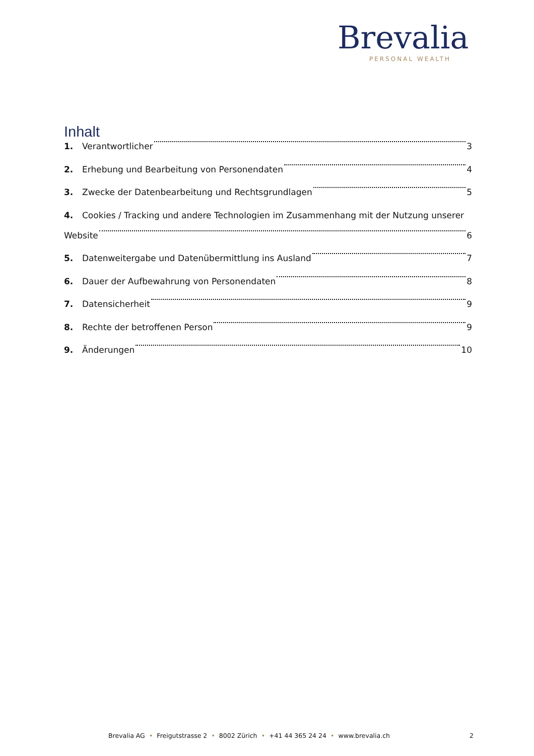Brevalia
PERSONAL WEALTH
Inhalt
1. Verantwortlicher 3
2. Erhebung und Bearbeitung von Personendaten 4
3. Zwecke der Datenbearbeitung und Rechtsgrundlagen 5
4. Cookies / Tracking und andere Technologien im Zusammenhang mit der Nutzung unserer
Website 6
5. Datenweitergabe und Datenübermittlung ins Ausland 7
6. Dauer der Aufbewahrung von Personendaten 8
7. Datensicherheit 9
8. Rechte der betroffenen Person 9
9. Änderungen 10
Brevalia AG • Freigutstrasse 2 • 8002 Zürich • +41 44 365 24 24 • www.brevalia.ch 2